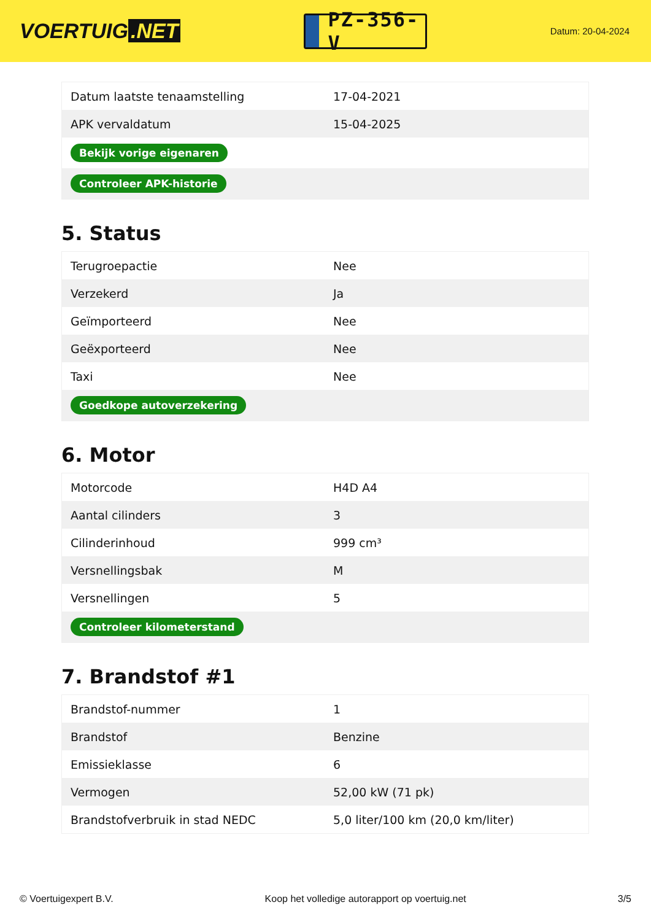VOERTUIG.NET
PZ-356-V
Datum: 20-04-2024
| Datum laatste tenaamstelling | 17-04-2021 |
| APK vervaldatum | 15-04-2025 |
| Bekijk vorige eigenaren | |
| Controleer APK-historie | |
5. Status
| Terugroepactie | Nee |
| Verzekerd | Ja |
| Geïmporteerd | Nee |
| Geëxporteerd | Nee |
| Taxi | Nee |
| Goedkope autoverzekering | |
6. Motor
| Motorcode | H4D A4 |
| Aantal cilinders | 3 |
| Cilinderinhoud | 999 cm³ |
| Versnellingsbak | M |
| Versnellingen | 5 |
| Controleer kilometerstand | |
7. Brandstof #1
| Brandstof-nummer | 1 |
| Brandstof | Benzine |
| Emissieklasse | 6 |
| Vermogen | 52,00 kW (71 pk) |
| Brandstofverbruik in stad NEDC | 5,0 liter/100 km (20,0 km/liter) |
© Voertuigexpert B.V. Koop het volledige autorapport op voertuig.net 3/5